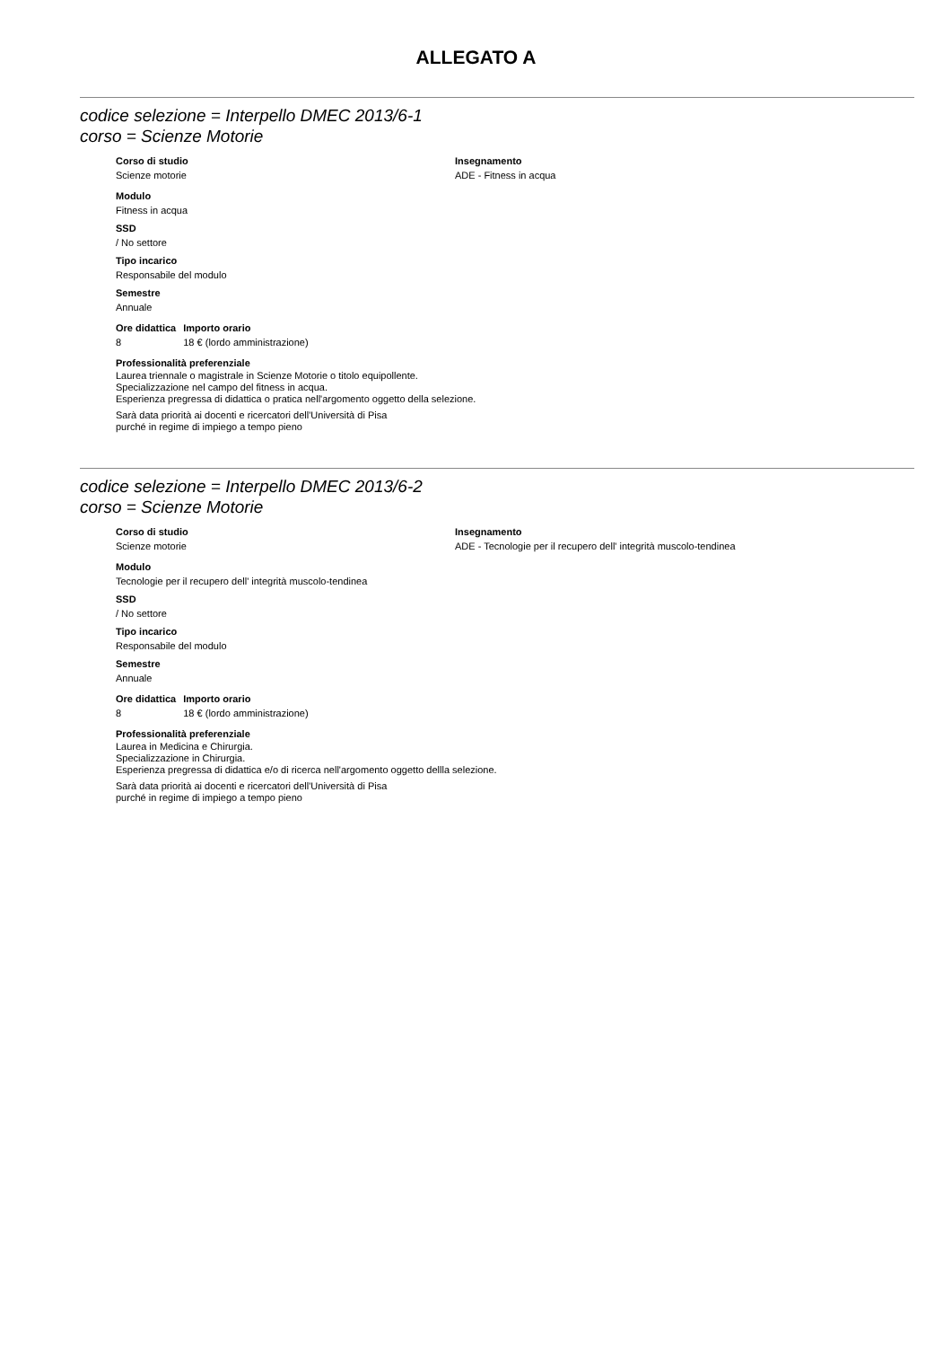ALLEGATO A
codice selezione = Interpello DMEC 2013/6-1
corso = Scienze Motorie
Corso di studio
Scienze motorie
Insegnamento
ADE - Fitness in acqua
Modulo
Fitness in acqua
SSD
/ No settore
Tipo incarico
Responsabile del modulo
Semestre
Annuale
| Ore didattica | Importo orario |
| --- | --- |
| 8 | 18 € (lordo amministrazione) |
Professionalità preferenziale
Laurea triennale o magistrale in Scienze Motorie o titolo equipollente.
Specializzazione nel campo del fitness in acqua.
Esperienza pregressa di didattica o pratica nell'argomento oggetto della selezione.
Sarà data priorità ai docenti e ricercatori dell'Università di Pisa
purché in regime di impiego a tempo pieno
codice selezione = Interpello DMEC 2013/6-2
corso = Scienze Motorie
Corso di studio
Scienze motorie
Insegnamento
ADE - Tecnologie per il recupero dell' integrità muscolo-tendinea
Modulo
Tecnologie per il recupero dell' integrità muscolo-tendinea
SSD
/ No settore
Tipo incarico
Responsabile del modulo
Semestre
Annuale
| Ore didattica | Importo orario |
| --- | --- |
| 8 | 18 € (lordo amministrazione) |
Professionalità preferenziale
Laurea in Medicina e Chirurgia.
Specializzazione in Chirurgia.
Esperienza pregressa di didattica e/o di ricerca nell'argomento oggetto dellla selezione.
Sarà data priorità ai docenti e ricercatori dell'Università di Pisa
purché in regime di impiego a tempo pieno